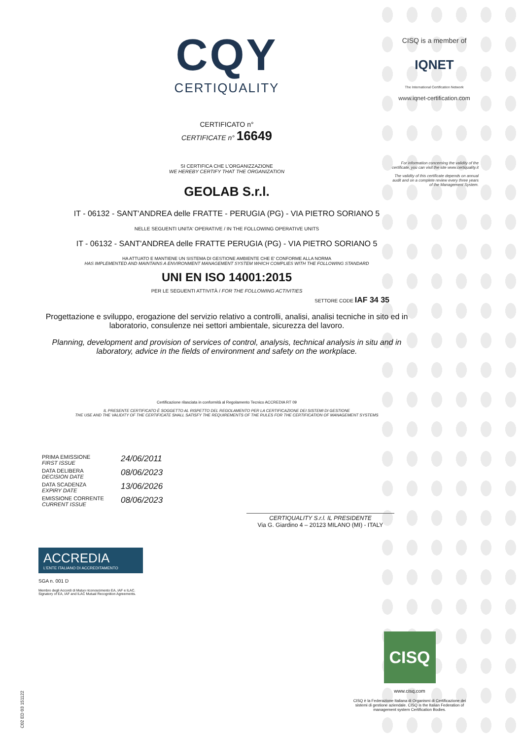CQY
CERTIQUALITY
CERTIFICATO n°
CERTIFICATE n° 16649
SI CERTIFICA CHE L'ORGANIZZAZIONE
WE HEREBY CERTIFY THAT THE ORGANIZATION
GEOLAB S.r.l.
IT - 06132 - SANT'ANDREA delle FRATTE - PERUGIA (PG) - VIA PIETRO SORIANO 5
NELLE SEGUENTI UNITA' OPERATIVE / IN THE FOLLOWING OPERATIVE UNITS
IT - 06132 - SANT'ANDREA delle FRATTE PERUGIA (PG) - VIA PIETRO SORIANO 5
HA ATTUATO E MANTIENE UN SISTEMA DI GESTIONE AMBIENTE CHE E' CONFORME ALLA NORMA
HAS IMPLEMENTED AND MAINTAINS A ENVIRONMENT MANAGEMENT SYSTEM WHICH COMPLIES WITH THE FOLLOWING STANDARD
UNI EN ISO 14001:2015
PER LE SEGUENTI ATTIVITÀ / FOR THE FOLLOWING ACTIVITIES
SETTORE CODE IAF 34 35
Progettazione e sviluppo, erogazione del servizio relativo a controlli, analisi, analisi tecniche in sito ed in laboratorio, consulenze nei settori ambientale, sicurezza del lavoro.
Planning, development and provision of services of control, analysis, technical analysis in situ and in laboratory, advice in the fields of environment and safety on the workplace.
Certificazione rilasciata in conformità al Regolamento Tecnico ACCREDIA RT 09
IL PRESENTE CERTIFICATO È SOGGETTO AL RISPETTO DEL REGOLAMENTO PER LA CERTIFICAZIONE DEI SISTEMI DI GESTIONE
THE USE AND THE VALIDITY OF THE CERTIFICATE SHALL SATISFY THE REQUIREMENTS OF THE RULES FOR THE CERTIFICATION OF MANAGEMENT SYSTEMS
CISQ is a member of
IQNET
The International Certification Network
www.iqnet-certification.com
For information concerning the validity of the certificate, you can visit the site www.certiquality.it
The validity of this certificate depends on annual audit and on a complete review every three years of the Management System.
PRIMA EMISSIONE
FIRST ISSUE 24/06/2011
DATA DELIBERA
DECISION DATE 08/06/2023
DATA SCADENZA
EXPIRY DATE 13/06/2026
EMISSIONE CORRENTE
CURRENT ISSUE 08/06/2023
CERTIQUALITY S.r.l. IL PRESIDENTE
Via G. Giardino 4 – 20123 MILANO (MI) - ITALY
ACCREDIA
L'ENTE ITALIANO DI ACCREDITAMENTO
SGA n. 001 D
Membro degli Accordi di Mutuo riconoscimento EA, IAF e ILAC.
Signatory of EA, IAF and ILAC Mutual Recognition Agreements.
CISQ
www.cisq.com
CISQ è la Federazione Italiana di Organismi di Certificazione dei sistemi di gestione aziendale. CISQ is the Italian Federation of management system Certification Bodies.
C02 ED 03 151122